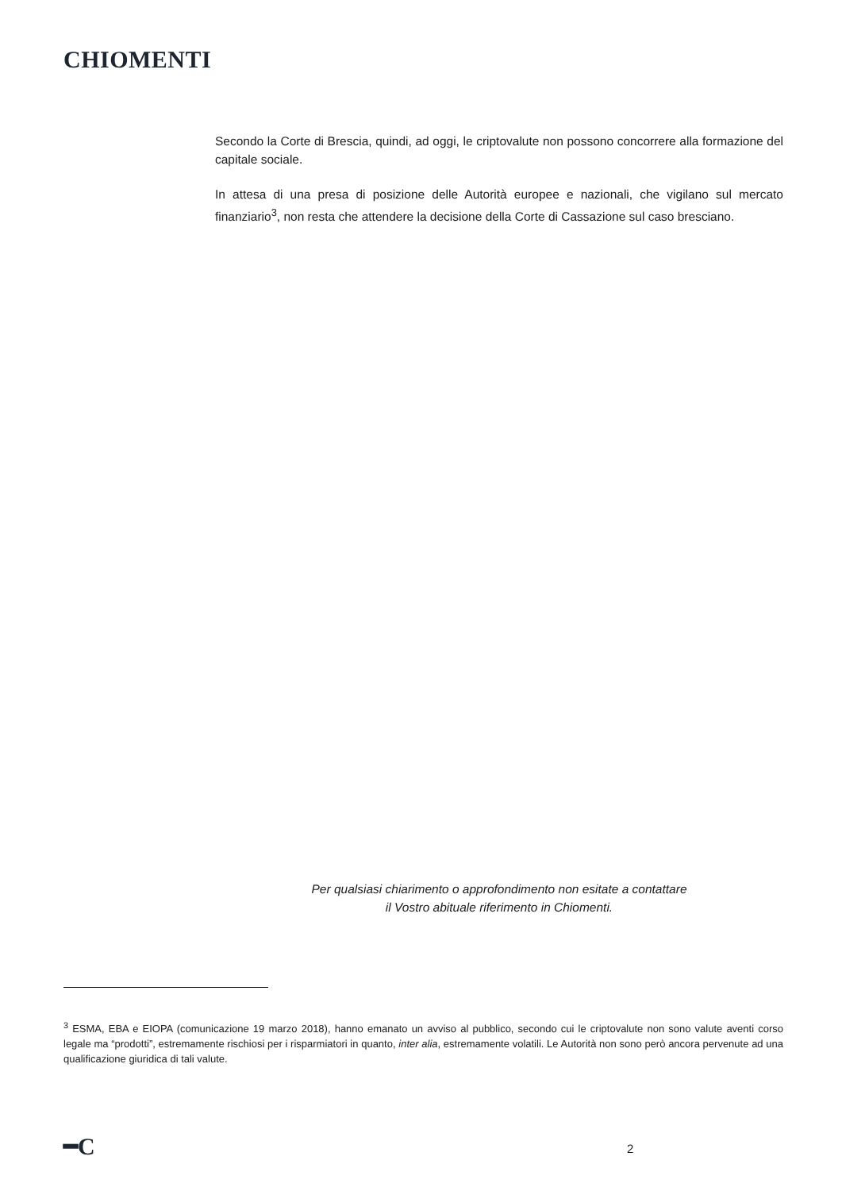CHIOMENTI
Secondo la Corte di Brescia, quindi, ad oggi, le criptovalute non possono concorrere alla formazione del capitale sociale.
In attesa di una presa di posizione delle Autorità europee e nazionali, che vigilano sul mercato finanziario<sup>3</sup>, non resta che attendere la decisione della Corte di Cassazione sul caso bresciano.
Per qualsiasi chiarimento o approfondimento non esitate a contattare
il Vostro abituale riferimento in Chiomenti.
<sup>3</sup> ESMA, EBA e EIOPA (comunicazione 19 marzo 2018), hanno emanato un avviso al pubblico, secondo cui le criptovalute non sono valute aventi corso legale ma “prodotti”, estremamente rischiosi per i risparmiatori in quanto, inter alia, estremamente volatili. Le Autorità non sono però ancora pervenute ad una qualificazione giuridica di tali valute.
━C 2